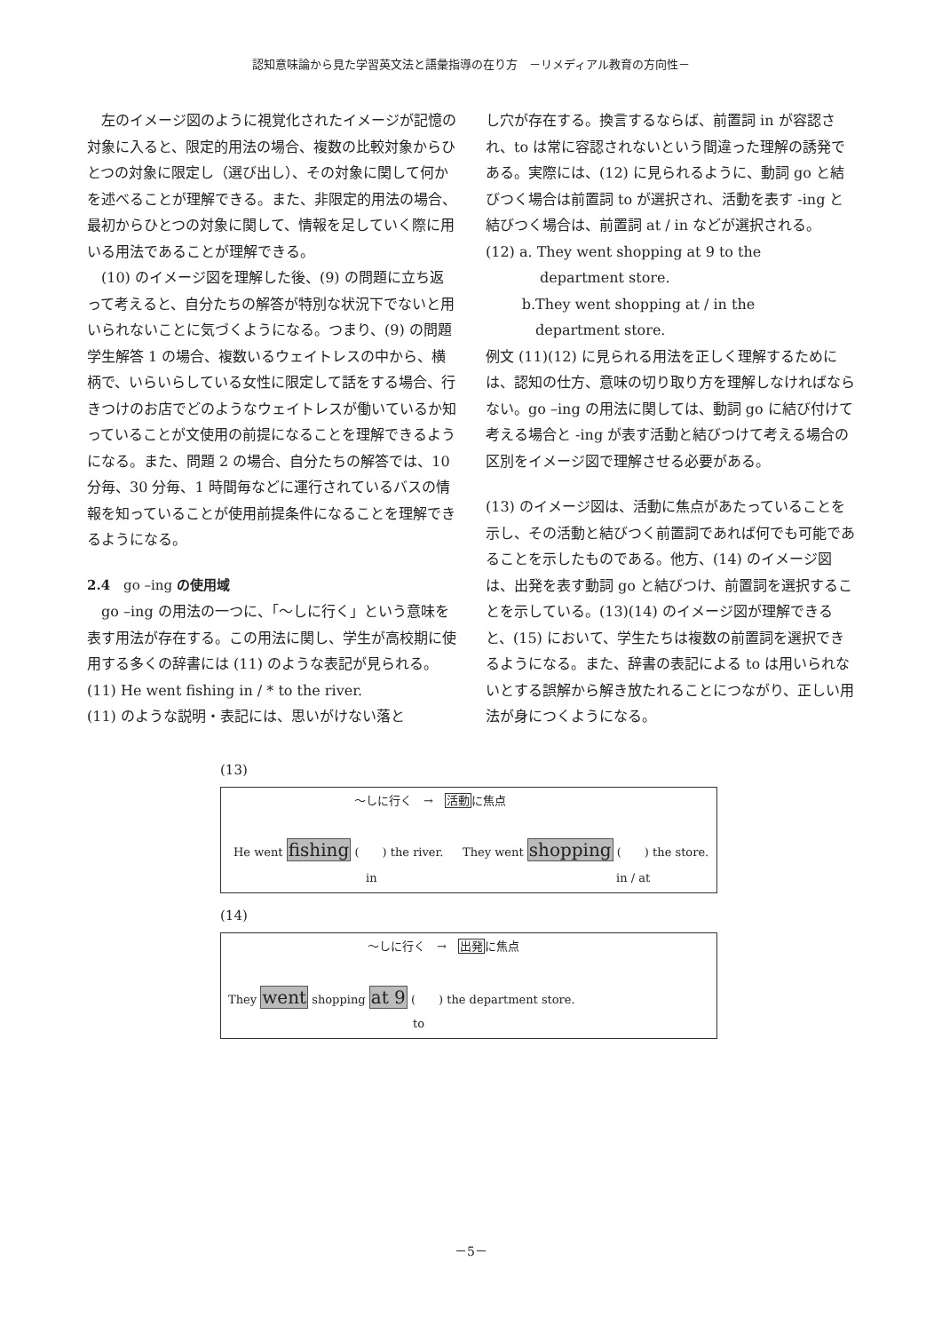認知意味論から見た学習英文法と語彙指導の在り方　－リメディアル教育の方向性－
左のイメージ図のように視覚化されたイメージが記憶の対象に入ると、限定的用法の場合、複数の比較対象からひとつの対象に限定し（選び出し）、その対象に関して何かを述べることが理解できる。また、非限定的用法の場合、最初からひとつの対象に関して、情報を足していく際に用いる用法であることが理解できる。
(10) のイメージ図を理解した後、(9) の問題に立ち返って考えると、自分たちの解答が特別な状況下でないと用いられないことに気づくようになる。つまり、(9) の問題学生解答 1 の場合、複数いるウェイトレスの中から、横柄で、いらいらしている女性に限定して話をする場合、行きつけのお店でどのようなウェイトレスが働いているか知っていることが文使用の前提になることを理解できるようになる。また、問題 2 の場合、自分たちの解答では、10 分毎、30 分毎、1 時間毎などに運行されているバスの情報を知っていることが使用前提条件になることを理解できるようになる。
2.4　go –ing の使用域
go –ing の用法の一つに、「～しに行く」という意味を表す用法が存在する。この用法に関し、学生が高校期に使用する多くの辞書には (11) のような表記が見られる。
(11) He went fishing in / * to the river.
(11) のような説明・表記には、思いがけない落と
し穴が存在する。換言するならば、前置詞 in が容認され、to は常に容認されないという間違った理解の誘発である。実際には、(12) に見られるように、動詞 go と結びつく場合は前置詞 to が選択され、活動を表す -ing と結びつく場合は、前置詞 at / in などが選択される。
(12) a. They went shopping at 9 to the
department store.
b.They went shopping at / in the
department store.
例文 (11)(12) に見られる用法を正しく理解するためには、認知の仕方、意味の切り取り方を理解しなければならない。go –ing の用法に関しては、動詞 go に結び付けて考える場合と -ing が表す活動と結びつけて考える場合の区別をイメージ図で理解させる必要がある。
(13) のイメージ図は、活動に焦点があたっていることを示し、その活動と結びつく前置詞であれば何でも可能であることを示したものである。他方、(14) のイメージ図は、出発を表す動詞 go と結びつけ、前置詞を選択することを示している。(13)(14) のイメージ図が理解できると、(15) において、学生たちは複数の前置詞を選択できるようになる。また、辞書の表記による to は用いられないとする誤解から解き放たれることにつながり、正しい用法が身につくようになる。
(13)
～しに行く　→　活動に焦点
He went fishing (　　) the river. They went shopping (　　) the store.
in in / at
(14)
～しに行く　→　出発に焦点
They went shopping at 9 (　　) the department store.
to
－5－